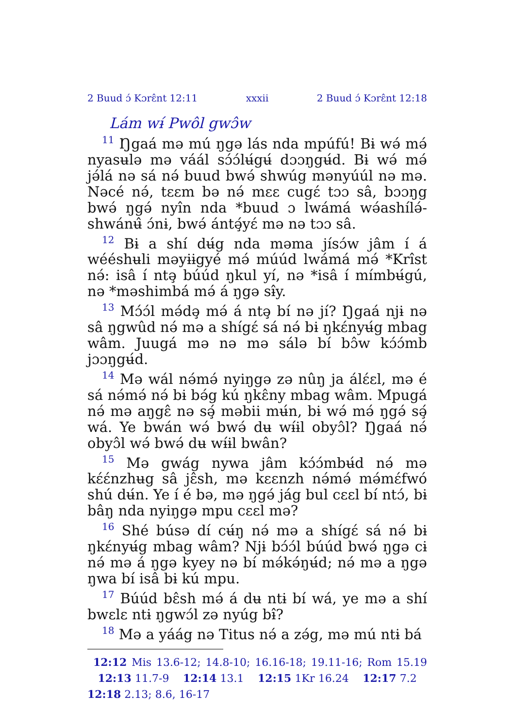2 Buud ɔ́ Kɔrɛ̂nt 12:11 xxxii 2 Buud ɔ́ Kɔrɛ̂nt 12:18
Lám wɨ́ Pwôl gwɔ̂w
<sup>11</sup> Ŋgaá mə mú ŋgə lás nda mpúfú! Bɨ wə́ mə́ nyasʉlə mə váál sɔ́ɔ́lʉ́gʉ́ dɔɔŋgʉ́d. Bɨ wə́ mə́ jə́lá nə sá nə́ buud bwə́ shwúg mənyúúl nə mə. Nəcé nə́, tɛɛm bə nə́ mɛɛ cugɛ́ tɔɔ sâ, bɔɔŋg bwə́ ŋgə́ nyîn nda *buud ɔ lwámá wə́ashílə́-shwánʉ̂ ɔ́nɨ, bwə́ ántə̧́yɛ́ mə nə tɔɔ sâ.
<sup>12</sup> Bɨ a shí dʉ́g nda məma jísɔ́w jâm í á wééshʉli məyɨɨgyé mə́ múúd lwámá mə́ *Krîst nə́: isâ í ntə̧ búúd ŋkul yí, nə *isâ í mímbʉ́gú, nə *məshimbá mə́ á ŋgə sɨ̂y.
<sup>13</sup> Mɔ́ɔ́l mə́də̧ mə́ á ntə̧ bí nə jí? Ŋgaá njɨ nə sâ ŋgwûd nə́ mə a shígɛ́ sá nə́ bɨ ŋkɛ́nyʉ́g mbag wâm. Juugá mə nə mə sálə bí bɔ̂w kɔ́ɔ́mb jɔɔŋgʉ́d.
<sup>14</sup> Mə wál nə́mə́ nyiŋgə zə nûŋ ja álɛ́ɛl, mə é sá nə́mə́ nə́ bɨ bə́g kú ŋkɛ̂ny mbag wâm. Mpugá nə́ mə aŋgɛ̂ nə sə̧́ məbii mʉ́n, bɨ wə́ mə́ ŋgə́ sə̧́ wá. Ye bwán wə́ bwə́ dʉ wɨ́ɨl obyɔ̂l? Ŋgaá nə́ obyɔ̂l wə́ bwə́ dʉ wɨ́ɨl bwân?
<sup>15</sup> Mə gwág nywa jâm kɔ́ɔ́mbʉ́d nə́ mə kɛ́ɛ́nzhʉg sâ jɛ̂sh, mə kɛɛnzh nə́mə́ mə́mɛ́fwó shú dʉ́n. Ye í é bə, mə ŋgə́ jág bul cɛɛl bí ntɔ́, bɨ bâŋ nda nyiŋgə mpu cɛɛl mə?
<sup>16</sup> Shé búsə dí cʉ́ŋ nə́ mə a shígɛ́ sá nə́ bɨ ŋkɛ́nyʉ́g mbag wâm? Njɨ bɔ́ɔ́l búúd bwə́ ŋgə cɨ nə́ mə á ŋgə kyey nə bí mə́kə́ŋʉ́d; nə́ mə a ŋgə ŋwa bí isâ bɨ kú mpu.
<sup>17</sup> Búúd bɛ̂sh mə́ á dʉ ntɨ bí wá, ye mə a shí bwɛlɛ ntɨ ŋgwɔ́l zə nyúg bɨ̂?
<sup>18</sup> Mə a yáág nə Titus nə́ a zə́g, mə mú ntɨ bá
12:12 Mis 13.6-12; 14.8-10; 16.16-18; 19.11-16; Rom 15.19 12:13 11.7-9 12:14 13.1 12:15 1Kr 16.24 12:17 7.2 12:18 2.13; 8.6, 16-17